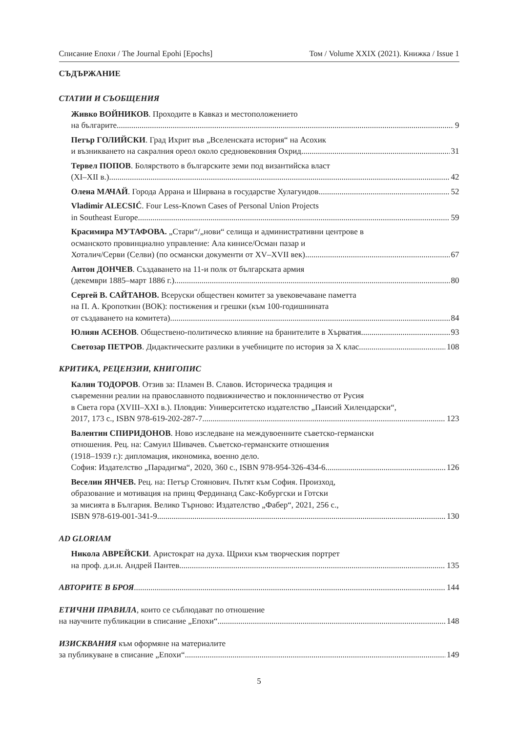Списание Епохи / The Journal Epohi [Epochs] Том / Volume XXIX (2021). Книжка / Issue 1
СЪДЪРЖАНИЕ
СТАТИИ И СЪОБЩЕНИЯ
Живко ВОЙНИКОВ. Проходите в Кавказ и местоположението
на българите 9
Петър ГОЛИЙСКИ. Град Ихрит във „Вселенската история“ на Асохик
и възникването на сакралния ореол около средновековния Охрид 31
Тервел ПОПОВ. Болярството в българските земи под византийска власт
(XI–XII в.) 42
Олена МАЧАЙ. Города Аррана и Ширвана в государстве Хулагуидов 52
Vladimir ALECSIĆ. Four Less-Known Cases of Personal Union Projects
in Southeast Europe 59
Красимира МУТАФОВА. „Стари“/„нови“ селища и административни центрове в
османското провинциално управление: Ала кинисе/Осман пазар и
Хоталич/Серви (Селви) (по османски документи от XV–XVII век) 67
Антон ДОНЧЕВ. Създаването на 11-и полк от българската армия
(декември 1885–март 1886 г.) 80
Сергей В. САЙТАНОВ. Всеруски обществен комитет за увековечаване паметта
на П. А. Кропоткин (ВОК): постижения и грешки (към 100-годишнината
от създаването на комитета) 84
Юлиян АСЕНОВ. Обществено-политическо влияние на бранителите в Хърватия 93
Светозар ПЕТРОВ. Дидактическите разлики в учебниците по история за X клас 108
КРИТИКА, РЕЦЕНЗИИ, КНИГОПИС
Калин ТОДОРОВ. Отзив за: Пламен В. Славов. Историческа традиция и
съвременни реалии на православното подвижничество и поклонничество от Русия
в Света гора (XVIII–XXI в.). Пловдив: Университетско издателство „Паисий Хилендарски“,
2017, 173 с., ISBN 978-619-202-287-7 123
Валентин СПИРИДОНОВ. Ново изследване на междувоенните съветско-германски
отношения. Рец. на: Самуил Шивачев. Съветско-германските отношения
(1918–1939 г.): дипломация, икономика, военно дело.
София: Издателство „Парадигма“, 2020, 360 с., ISBN 978-954-326-434-6 126
Веселин ЯНЧЕВ. Рец. на: Петър Стоянович. Пътят към София. Произход,
образование и мотивация на принц Фердинанд Сакс-Кобургски и Готски
за мисията в България. Велико Търново: Издателство „Фабер“, 2021, 256 с.,
ISBN 978-619-001-341-9 130
AD GLORIAM
Никола АВРЕЙСКИ. Аристократ на духа. Щрихи към творческия портрет
на проф. д.и.н. Андрей Пантев 135
АВТОРИТЕ В БРОЯ 144
ЕТИЧНИ ПРАВИЛА, които се съблюдават по отношение
на научните публикации в списание „Епохи“ 148
ИЗИСКВАНИЯ към оформяне на материалите
за публикуване в списание „Епохи“ 149
5